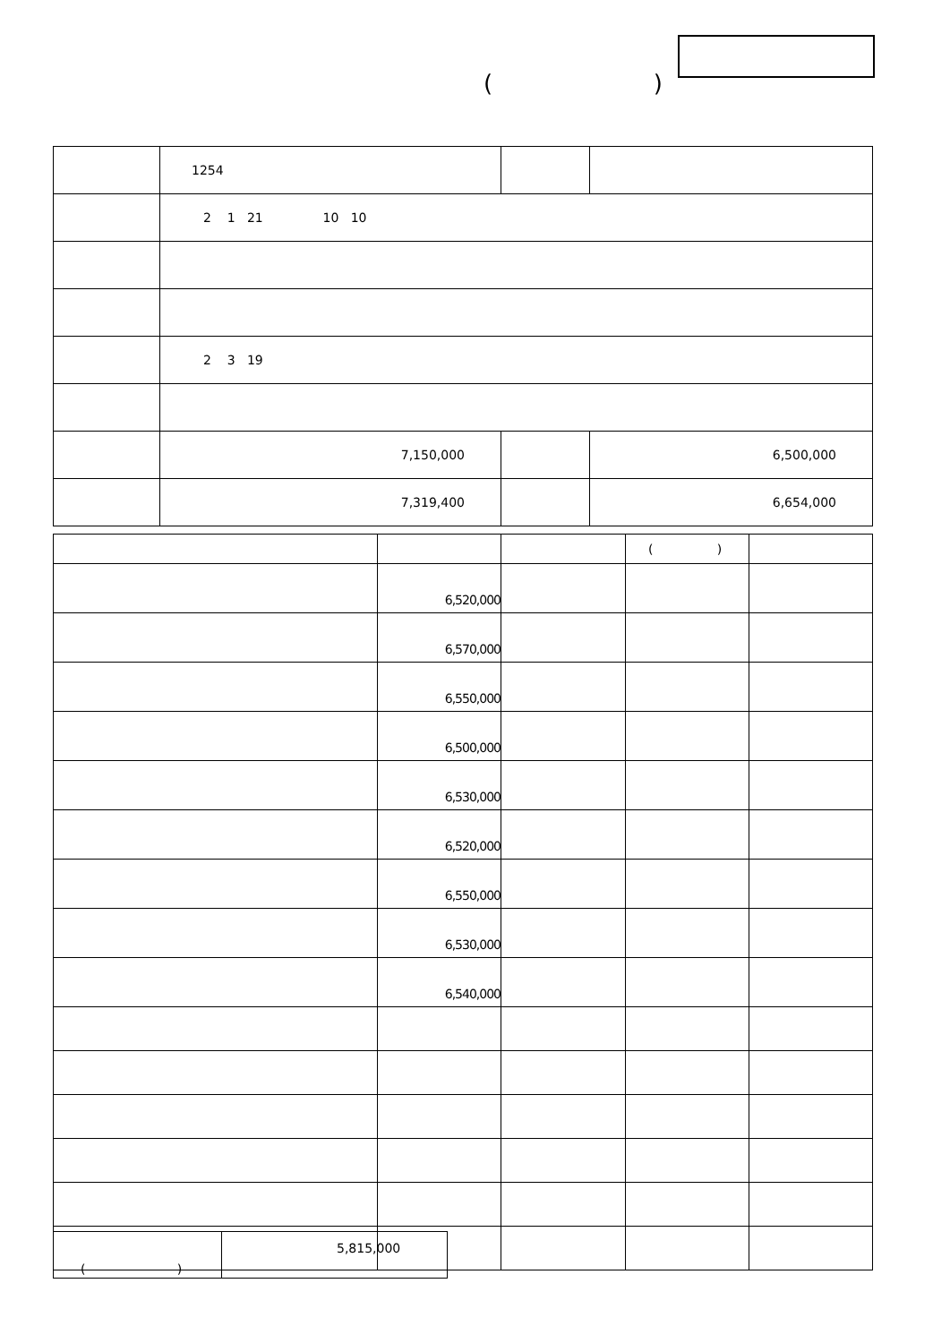()
| | 1254 | | |
| | 2 1 21 10 10 | | |
| | 2 3 19 | | |
| | 7,150,000 | | 6,500,000 |
| | 7,319,400 | | 6,654,000 |
| | | | ( ) | |
| | 6,520,000 | | | |
| | 6,570,000 | | | |
| | 6,550,000 | | | |
| | 6,500,000 | | | |
| | 6,530,000 | | | |
| | 6,520,000 | | | |
| | 6,550,000 | | | |
| | 6,530,000 | | | |
| | 6,540,000 | | | |
| ( ) | 5,815,000 |